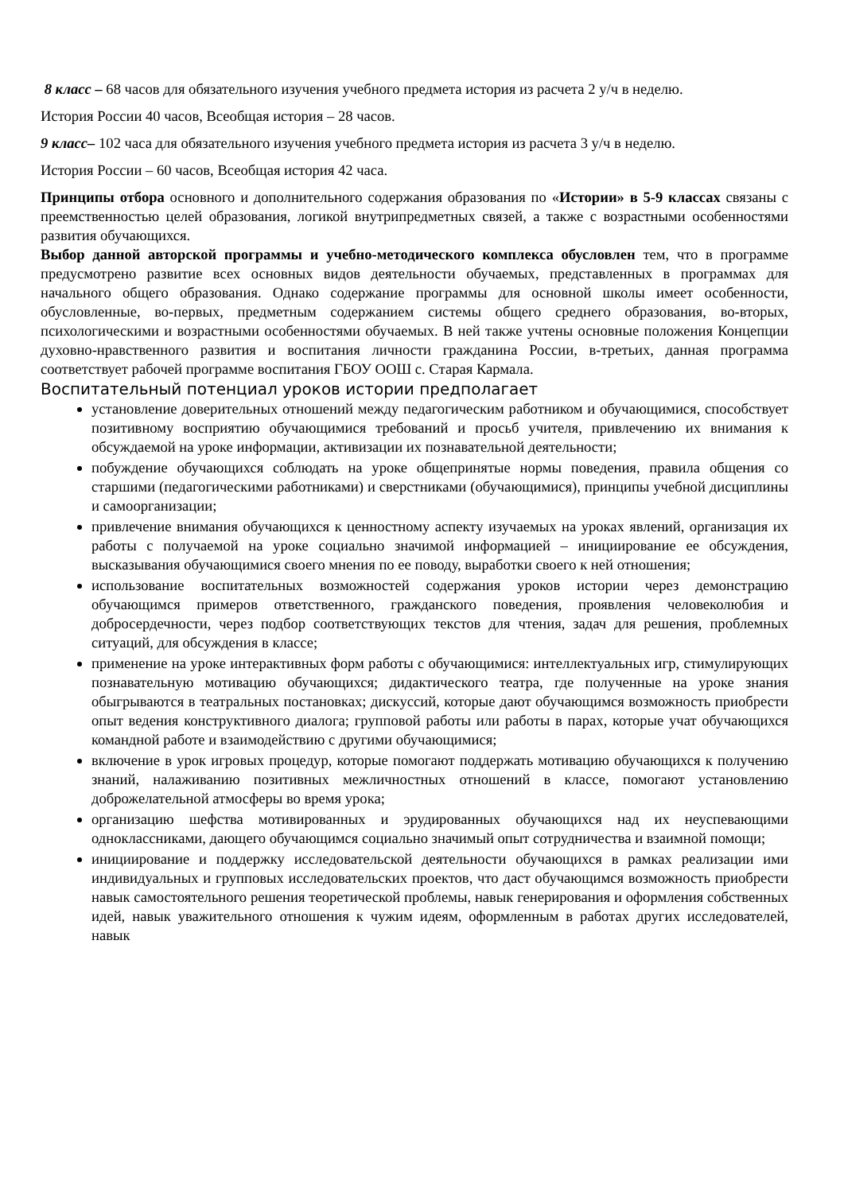8 класс – 68 часов для обязательного изучения учебного предмета история из расчета 2 у/ч в неделю.
История России 40 часов, Всеобщая история – 28 часов.
9 класс– 102 часа для обязательного изучения учебного предмета история из расчета 3 у/ч в неделю.
История России – 60 часов, Всеобщая история 42 часа.
Принципы отбора основного и дополнительного содержания образования по «Истории» в 5-9 классах связаны с преемственностью целей образования, логикой внутрипредметных связей, а также с возрастными особенностями развития обучающихся.
Выбор данной авторской программы и учебно-методического комплекса обусловлен тем, что в программе предусмотрено развитие всех основных видов деятельности обучаемых, представленных в программах для начального общего образования. Однако содержание программы для основной школы имеет особенности, обусловленные, во-первых, предметным содержанием системы общего среднего образования, во-вторых, психологическими и возрастными особенностями обучаемых. В ней также учтены основные положения Концепции духовно-нравственного развития и воспитания личности гражданина России, в-третьих, данная программа соответствует рабочей программе воспитания ГБОУ ООШ с. Старая Кармала.
Воспитательный потенциал уроков истории предполагает
установление доверительных отношений между педагогическим работником и обучающимися, способствует позитивному восприятию обучающимися требований и просьб учителя, привлечению их внимания к обсуждаемой на уроке информации, активизации их познавательной деятельности;
побуждение обучающихся соблюдать на уроке общепринятые нормы поведения, правила общения со старшими (педагогическими работниками) и сверстниками (обучающимися), принципы учебной дисциплины и самоорганизации;
привлечение внимания обучающихся к ценностному аспекту изучаемых на уроках явлений, организация их работы с получаемой на уроке социально значимой информацией – инициирование ее обсуждения, высказывания обучающимися своего мнения по ее поводу, выработки своего к ней отношения;
использование воспитательных возможностей содержания уроков истории через демонстрацию обучающимся примеров ответственного, гражданского поведения, проявления человеколюбия и добросердечности, через подбор соответствующих текстов для чтения, задач для решения, проблемных ситуаций, для обсуждения в классе;
применение на уроке интерактивных форм работы с обучающимися: интеллектуальных игр, стимулирующих познавательную мотивацию обучающихся; дидактического театра, где полученные на уроке знания обыгрываются в театральных постановках; дискуссий, которые дают обучающимся возможность приобрести опыт ведения конструктивного диалога; групповой работы или работы в парах, которые учат обучающихся командной работе и взаимодействию с другими обучающимися;
включение в урок игровых процедур, которые помогают поддержать мотивацию обучающихся к получению знаний, налаживанию позитивных межличностных отношений в классе, помогают установлению доброжелательной атмосферы во время урока;
организацию шефства мотивированных и эрудированных обучающихся над их неуспевающими одноклассниками, дающего обучающимся социально значимый опыт сотрудничества и взаимной помощи;
инициирование и поддержку исследовательской деятельности обучающихся в рамках реализации ими индивидуальных и групповых исследовательских проектов, что даст обучающимся возможность приобрести навык самостоятельного решения теоретической проблемы, навык генерирования и оформления собственных идей, навык уважительного отношения к чужим идеям, оформленным в работах других исследователей, навык